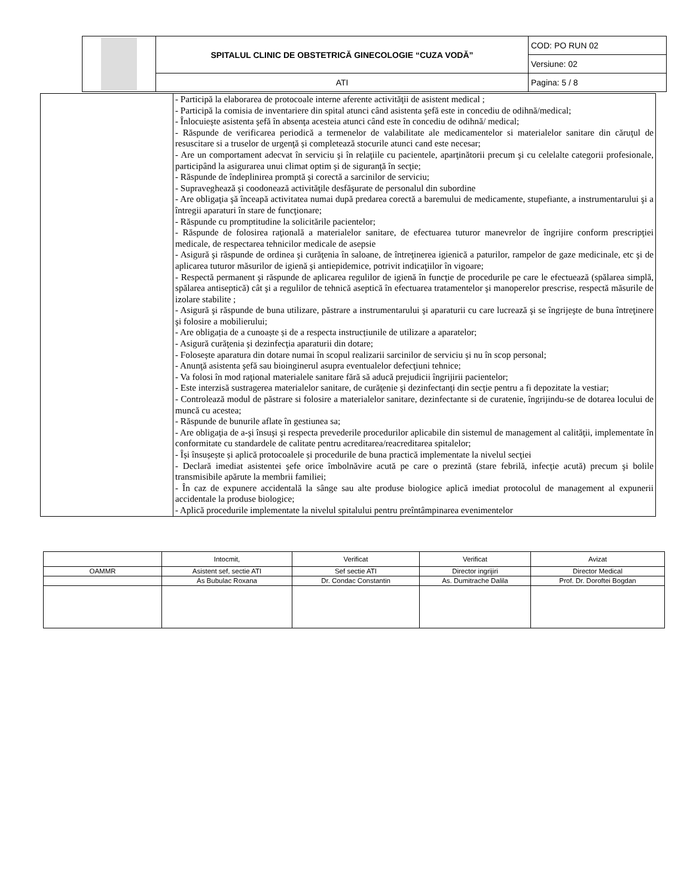| | SPITALUL CLINIC DE OBSTETRICĂ GINECOLOGIE “CUZA VODĂ” | COD: PO RUN 02 |
| | | Versiune: 02 |
| | ATI | Pagina: 5 / 8 |
| | - Participă la elaborarea de protocoale interne aferente activităţii de asistent medical ; - Participă la comisia de inventariere din spital atunci când asistenta şefă este in concediu de odihnă/medical; - Înlocuieşte asistenta şefă în absenţa acesteia atunci când este în concediu de odihnă/ medical; - Răspunde de verificarea periodică a termenelor de valabilitate ale medicamentelor si materialelor sanitare din căruţul de resuscitare si a truselor de urgenţă și completează stocurile atunci cand este necesar; - Are un comportament adecvat în serviciu şi în relaţiile cu pacientele, aparţinătorii precum şi cu celelalte categorii profesionale, participând la asigurarea unui climat optim și de siguranţă în secţie; - Răspunde de îndeplinirea promptă şi corectă a sarcinilor de serviciu; - Supraveghează şi coodonează activităţile desfăşurate de personalul din subordine - Are obligaţia şă înceapă activitatea numai după predarea corectă a baremului de medicamente, stupefiante, a instrumentarului şi a întregii aparaturi în stare de funcţionare; - Răspunde cu promptitudine la solicitările pacientelor; - Răspunde de folosirea raţională a materialelor sanitare, de efectuarea tuturor manevrelor de îngrijire conform prescripţiei medicale, de respectarea tehnicilor medicale de asepsie - Asigură şi răspunde de ordinea şi curăţenia în saloane, de întreţinerea igienică a paturilor, rampelor de gaze medicinale, etc şi de aplicarea tuturor măsurilor de igienă şi antiepidemice, potrivit indicaţiilor în vigoare; - Respectă permanent şi răspunde de aplicarea regulilor de igienă în funcţie de procedurile pe care le efectuează (spălarea simplă, spălarea antiseptică) cât şi a regulilor de tehnică aseptică în efectuarea tratamentelor şi manoperelor prescrise, respectă măsurile de izolare stabilite ; - Asigură şi răspunde de buna utilizare, păstrare a instrumentarului şi aparaturii cu care lucrează şi se îngrijeşte de buna întreţinere şi folosire a mobilierului; - Are obligația de a cunoaște și de a respecta instrucțiunile de utilizare a aparatelor; - Asigură curăţenia şi dezinfecţia aparaturii din dotare; - Folosește aparatura din dotare numai în scopul realizarii sarcinilor de serviciu și nu în scop personal; - Anunţă asistenta şefă sau bioinginerul asupra eventualelor defecţiuni tehnice; - Va folosi în mod raţional materialele sanitare fără să aducă prejudicii îngrijirii pacientelor; - Este interzisă sustragerea materialelor sanitare, de curăţenie şi dezinfectanţi din secţie pentru a fi depozitate la vestiar; - Controlează modul de păstrare si folosire a materialelor sanitare, dezinfectante si de curatenie, îngrijindu-se de dotarea locului de muncă cu acestea; - Răspunde de bunurile aflate în gestiunea sa; - Are obligaţia de a-şi însuşi şi respecta prevederile procedurilor aplicabile din sistemul de management al calităţii, implementate în conformitate cu standardele de calitate pentru acreditarea/reacreditarea spitalelor; - Își însușește și aplică protocoalele și procedurile de buna practică implementate la nivelul secţiei - Declară imediat asistentei şefe orice îmbolnăvire acută pe care o prezintă (stare febrilă, infecţie acută) precum şi bolile transmisibile apărute la membrii familiei; - În caz de expunere accidentală la sânge sau alte produse biologice aplică imediat protocolul de management al expunerii accidentale la produse biologice; - Aplică procedurile implementate la nivelul spitalului pentru preîntâmpinarea evenimentelor |
| | Intocmit, | Verificat | Verificat | Avizat |
| OAMMR | Asistent sef, sectie ATI | Sef sectie ATI | Director ingrijiri | Director Medical |
| | As Bubulac Roxana | Dr. Condac Constantin | As. Dumitrache Dalila | Prof. Dr. Doroftei Bogdan |